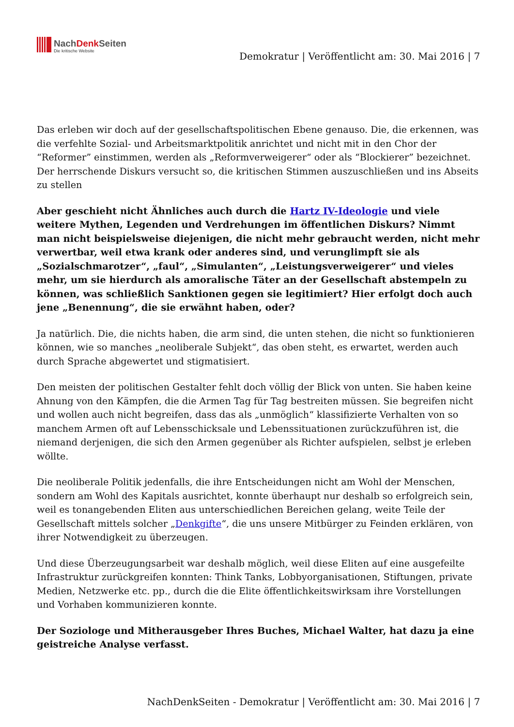NachDenk Seiten
Die kritische Website
Demokratur | Veröffentlicht am: 30. Mai 2016 | 7
Das erleben wir doch auf der gesellschaftspolitischen Ebene genauso. Die, die erkennen, was die verfehlte Sozial- und Arbeitsmarktpolitik anrichtet und nicht mit in den Chor der “Reformer” einstimmen, werden als „Reformverweigerer“ oder als “Blockierer” bezeichnet. Der herrschende Diskurs versucht so, die kritischen Stimmen auszuschließen und ins Abseits zu stellen
Aber geschieht nicht Ähnliches auch durch die Hartz IV-Ideologie und viele weitere Mythen, Legenden und Verdrehungen im öffentlichen Diskurs? Nimmt man nicht beispielsweise diejenigen, die nicht mehr gebraucht werden, nicht mehr verwertbar, weil etwa krank oder anderes sind, und verunglimpft sie als „Sozialschmarotzer“, „faul“, „Simulanten“, „Leistungsverweigerer“ und vieles mehr, um sie hierdurch als amoralische Täter an der Gesellschaft abstempeln zu können, was schließlich Sanktionen gegen sie legitimiert? Hier erfolgt doch auch jene „Benennung“, die sie erwähnt haben, oder?
Ja natürlich. Die, die nichts haben, die arm sind, die unten stehen, die nicht so funktionieren können, wie so manches „neoliberale Subjekt“, das oben steht, es erwartet, werden auch durch Sprache abgewertet und stigmatisiert.
Den meisten der politischen Gestalter fehlt doch völlig der Blick von unten. Sie haben keine Ahnung von den Kämpfen, die die Armen Tag für Tag bestreiten müssen. Sie begreifen nicht und wollen auch nicht begreifen, dass das als „unmöglich“ klassifizierte Verhalten von so manchem Armen oft auf Lebensschicksale und Lebenssituationen zurückzuführen ist, die niemand derjenigen, die sich den Armen gegenüber als Richter aufspielen, selbst je erleben wöllte.
Die neoliberale Politik jedenfalls, die ihre Entscheidungen nicht am Wohl der Menschen, sondern am Wohl des Kapitals ausrichtet, konnte überhaupt nur deshalb so erfolgreich sein, weil es tonangebenden Eliten aus unterschiedlichen Bereichen gelang, weite Teile der Gesellschaft mittels solcher „Denkgifte“, die uns unsere Mitbürger zu Feinden erklären, von ihrer Notwendigkeit zu überzeugen.
Und diese Überzeugungsarbeit war deshalb möglich, weil diese Eliten auf eine ausgefeilte Infrastruktur zurückgreifen konnten: Think Tanks, Lobbyorganisationen, Stiftungen, private Medien, Netzwerke etc. pp., durch die die Elite öffentlichkeitswirksam ihre Vorstellungen und Vorhaben kommunizieren konnte.
Der Soziologe und Mitherausgeber Ihres Buches, Michael Walter, hat dazu ja eine geistreiche Analyse verfasst.
NachDenkSeiten - Demokratur | Veröffentlicht am: 30. Mai 2016 | 7